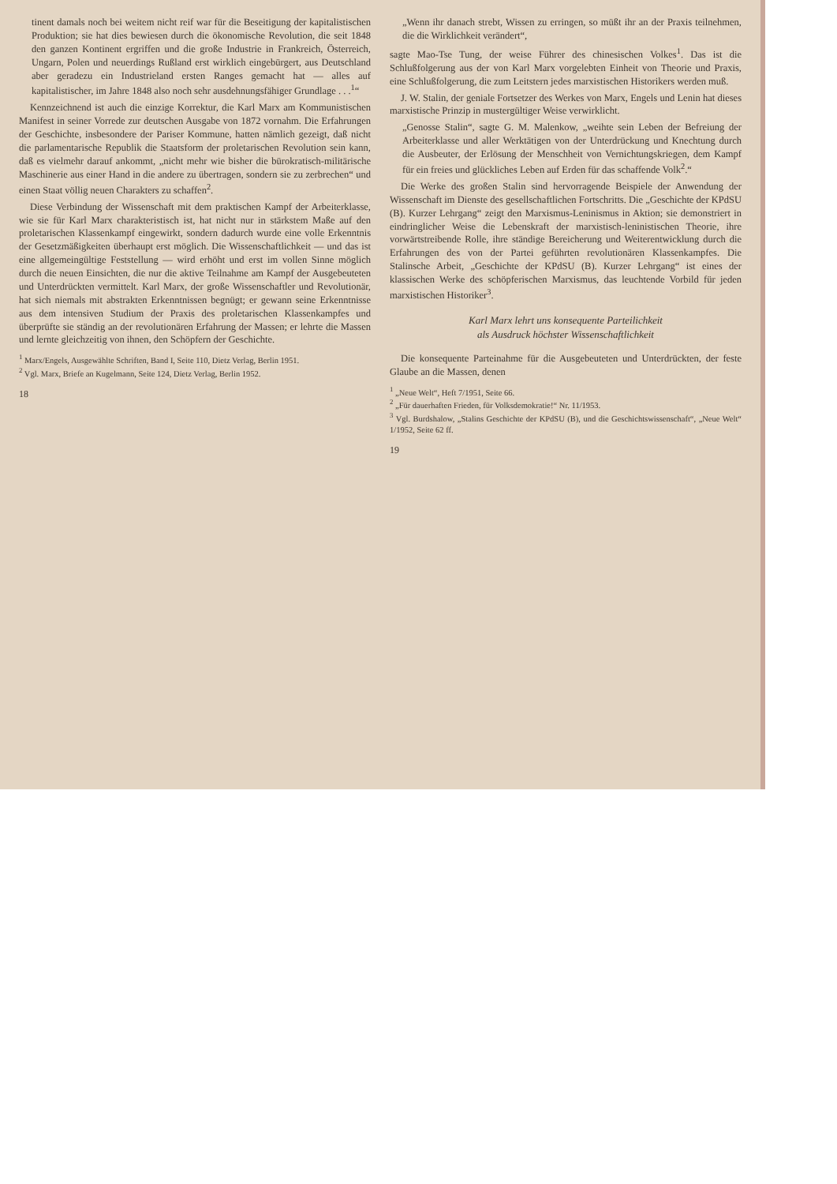tinent damals noch bei weitem nicht reif war für die Beseitigung der kapitalistischen Produktion; sie hat dies bewiesen durch die ökonomische Revolution, die seit 1848 den ganzen Kontinent ergriffen und die große Industrie in Frankreich, Österreich, Ungarn, Polen und neuerdings Rußland erst wirklich eingebürgert, aus Deutschland aber geradezu ein Industrieland ersten Ranges gemacht hat — alles auf kapitalistischer, im Jahre 1848 also noch sehr ausdehnungsfähiger Grundlage . . .<sup>1</sup>“
Kennzeichnend ist auch die einzige Korrektur, die Karl Marx am Kommunistischen Manifest in seiner Vorrede zur deutschen Ausgabe von 1872 vornahm. Die Erfahrungen der Geschichte, insbesondere der Pariser Kommune, hatten nämlich gezeigt, daß nicht die parlamentarische Republik die Staatsform der proletarischen Revolution sein kann, daß es vielmehr darauf ankommt, „nicht mehr wie bisher die bürokratisch-militärische Maschinerie aus einer Hand in die andere zu übertragen, sondern sie zu zerbrechen“ und einen Staat völlig neuen Charakters zu schaffen<sup>2</sup>.
Diese Verbindung der Wissenschaft mit dem praktischen Kampf der Arbeiterklasse, wie sie für Karl Marx charakteristisch ist, hat nicht nur in stärkstem Maße auf den proletarischen Klassenkampf eingewirkt, sondern dadurch wurde eine volle Erkenntnis der Gesetzmäßigkeiten überhaupt erst möglich. Die Wissenschaftlichkeit — und das ist eine allgemeingültige Feststellung — wird erhöht und erst im vollen Sinne möglich durch die neuen Einsichten, die nur die aktive Teilnahme am Kampf der Ausgebeuteten und Unterdrückten vermittelt. Karl Marx, der große Wissenschaftler und Revolutionär, hat sich niemals mit abstrakten Erkenntnissen begnügt; er gewann seine Erkenntnisse aus dem intensiven Studium der Praxis des proletarischen Klassenkampfes und überprüfte sie ständig an der revolutionären Erfahrung der Massen; er lehrte die Massen und lernte gleichzeitig von ihnen, den Schöpfern der Geschichte.
<sup>1</sup> Marx/Engels, Ausgewählte Schriften, Band I, Seite 110, Dietz Verlag, Berlin 1951.
<sup>2</sup> Vgl. Marx, Briefe an Kugelmann, Seite 124, Dietz Verlag, Berlin 1952.
18
„Wenn ihr danach strebt, Wissen zu erringen, so müßt ihr an der Praxis teilnehmen, die die Wirklichkeit verändert“,
sagte Mao-Tse Tung, der weise Führer des chinesischen Volkes<sup>1</sup>. Das ist die Schlußfolgerung aus der von Karl Marx vorgelebten Einheit von Theorie und Praxis, eine Schlußfolgerung, die zum Leitstern jedes marxistischen Historikers werden muß.
J. W. Stalin, der geniale Fortsetzer des Werkes von Marx, Engels und Lenin hat dieses marxistische Prinzip in mustergültiger Weise verwirklicht.
„Genosse Stalin“, sagte G. M. Malenkow, „weihte sein Leben der Befreiung der Arbeiterklasse und aller Werktätigen von der Unterdrückung und Knechtung durch die Ausbeuter, der Erlösung der Menschheit von Vernichtungskriegen, dem Kampf für ein freies und glückliches Leben auf Erden für das schaffende Volk<sup>2</sup>.“
Die Werke des großen Stalin sind hervorragende Beispiele der Anwendung der Wissenschaft im Dienste des gesellschaftlichen Fortschritts. Die „Geschichte der KPdSU (B). Kurzer Lehrgang“ zeigt den Marxismus-Leninismus in Aktion; sie demonstriert in eindringlicher Weise die Lebenskraft der marxistisch-leninistischen Theorie, ihre vorwärtstreibende Rolle, ihre ständige Bereicherung und Weiterentwicklung durch die Erfahrungen des von der Partei geführten revolutionären Klassenkampfes. Die Stalinsche Arbeit, „Geschichte der KPdSU (B). Kurzer Lehrgang“ ist eines der klassischen Werke des schöpferischen Marxismus, das leuchtende Vorbild für jeden marxistischen Historiker<sup>3</sup>.
Karl Marx lehrt uns konsequente Parteilichkeit
als Ausdruck höchster Wissenschaftlichkeit
Die konsequente Parteinahme für die Ausgebeuteten und Unterdrückten, der feste Glaube an die Massen, denen
<sup>1</sup> „Neue Welt“, Heft 7/1951, Seite 66.
<sup>2</sup> „Für dauerhaften Frieden, für Volksdemokratie!“ Nr. 11/1953.
<sup>3</sup> Vgl. Burdshalow, „Stalins Geschichte der KPdSU (B), und die Geschichtswissenschaft“, „Neue Welt“ 1/1952, Seite 62 ff.
19